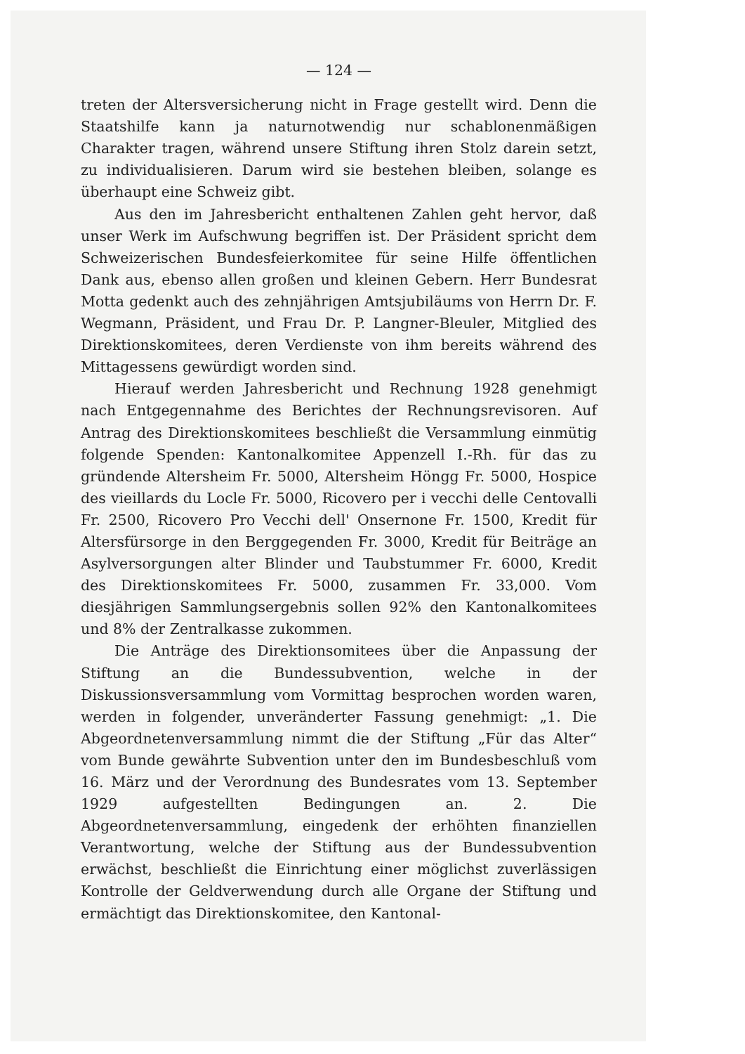— 124 —
treten der Altersversicherung nicht in Frage gestellt wird. Denn die Staatshilfe kann ja naturnotwendig nur schablonenmäßigen Charakter tragen, während unsere Stiftung ihren Stolz darein setzt, zu individualisieren. Darum wird sie bestehen bleiben, solange es überhaupt eine Schweiz gibt.
Aus den im Jahresbericht enthaltenen Zahlen geht hervor, daß unser Werk im Aufschwung begriffen ist. Der Präsident spricht dem Schweizerischen Bundesfeierkomitee für seine Hilfe öffentlichen Dank aus, ebenso allen großen und kleinen Gebern. Herr Bundesrat Motta gedenkt auch des zehnjährigen Amtsjubiläums von Herrn Dr. F. Wegmann, Präsident, und Frau Dr. P. Langner-Bleuler, Mitglied des Direktionskomitees, deren Verdienste von ihm bereits während des Mittagessens gewürdigt worden sind.
Hierauf werden Jahresbericht und Rechnung 1928 genehmigt nach Entgegennahme des Berichtes der Rechnungsrevisoren. Auf Antrag des Direktionskomitees beschließt die Versammlung einmütig folgende Spenden: Kantonalkomitee Appenzell I.-Rh. für das zu gründende Altersheim Fr. 5000, Altersheim Höngg Fr. 5000, Hospice des vieillards du Locle Fr. 5000, Ricovero per i vecchi delle Centovalli Fr. 2500, Ricovero Pro Vecchi dell' Onsernone Fr. 1500, Kredit für Altersfürsorge in den Berggegenden Fr. 3000, Kredit für Beiträge an Asylversorgungen alter Blinder und Taubstummer Fr. 6000, Kredit des Direktionskomitees Fr. 5000, zusammen Fr. 33,000. Vom diesjährigen Sammlungsergebnis sollen 92% den Kantonalkomitees und 8% der Zentralkasse zukommen.
Die Anträge des Direktionsomitees über die Anpassung der Stiftung an die Bundessubvention, welche in der Diskussionsversammlung vom Vormittag besprochen worden waren, werden in folgender, unveränderter Fassung genehmigt: „1. Die Abgeordnetenversammlung nimmt die der Stiftung „Für das Alter“ vom Bunde gewährte Subvention unter den im Bundesbeschluß vom 16. März und der Verordnung des Bundesrates vom 13. September 1929 aufgestellten Bedingungen an. 2. Die Abgeordnetenversammlung, eingedenk der erhöhten finanziellen Verantwortung, welche der Stiftung aus der Bundessubvention erwächst, beschließt die Einrichtung einer möglichst zuverlässigen Kontrolle der Geldverwendung durch alle Organe der Stiftung und ermächtigt das Direktionskomitee, den Kantonal-